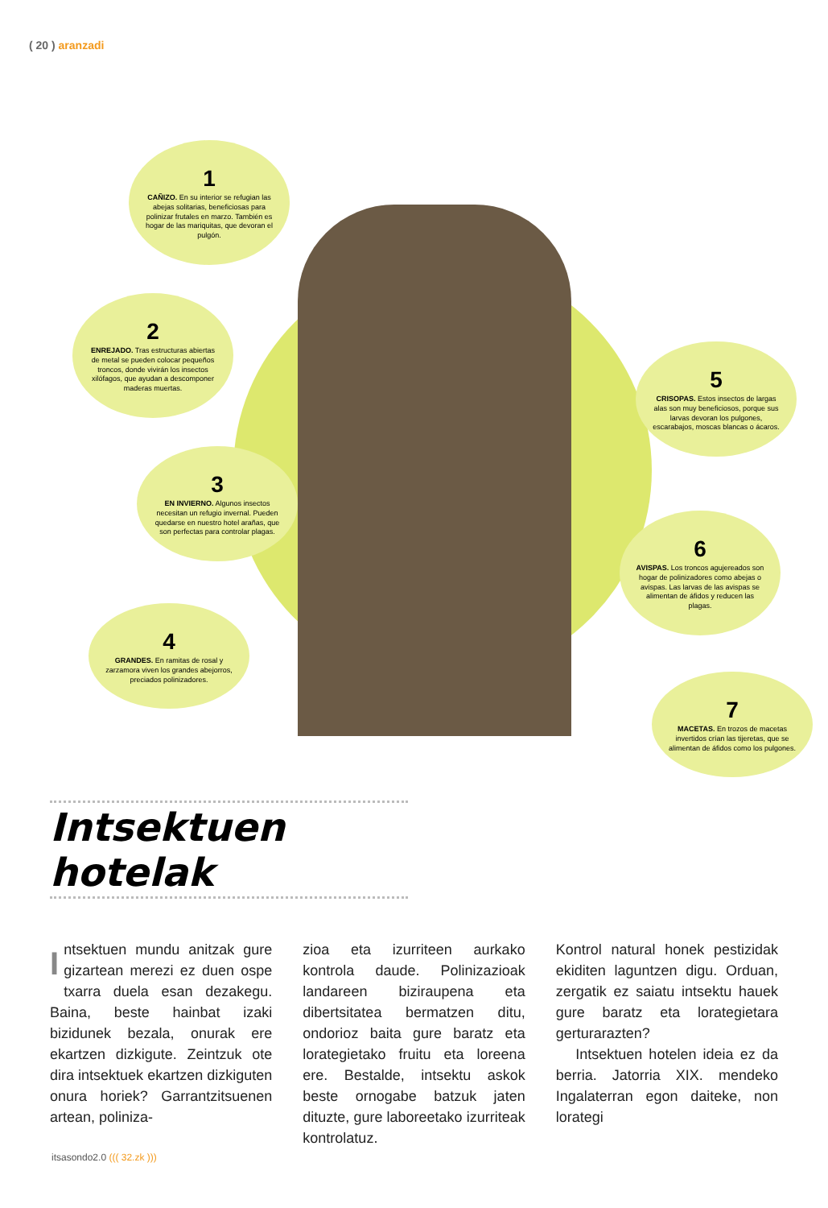( 20 ) aranzadi
1
CAÑIZO. En su interior se refugian las abejas solitarias, beneficiosas para polinizar frutales en marzo. También es hogar de las mariquitas, que devoran el pulgón.
2
ENREJADO. Tras estructuras abiertas de metal se pueden colocar pequeños troncos, donde vivirán los insectos xilófagos, que ayudan a descomponer maderas muertas.
3
EN INVIERNO. Algunos insectos necesitan un refugio invernal. Pueden quedarse en nuestro hotel arañas, que son perfectas para controlar plagas.
4
GRANDES. En ramitas de rosal y zarzamora viven los grandes abejorros, preciados polinizadores.
5
CRISOPAS. Estos insectos de largas alas son muy beneficiosos, porque sus larvas devoran los pulgones, escarabajos, moscas blancas o ácaros.
6
AVISPAS. Los troncos agujereados son hogar de polinizadores como abejas o avispas. Las larvas de las avispas se alimentan de áfidos y reducen las plagas.
7
MACETAS. En trozos de macetas invertidos crían las tijeretas, que se alimentan de áfidos como los pulgones.
Intsektuen hotelak
Intsektuen mundu anitzak gure gizartean merezi ez duen ospe txarra duela esan dezakegu. Baina, beste hainbat izaki bizidunek bezala, onurak ere ekartzen dizkigute. Zeintzuk ote dira intsektuek ekartzen dizkiguten onura horiek? Garrantzitsuenen artean, poliniza-
zioa eta izurriteen aurkako kontrola daude. Polinizazioak landareen biziraupena eta dibertsitatea bermatzen ditu, ondorioz baita gure baratz eta lorategietako fruitu eta loreena ere. Bestalde, intsektu askok beste ornogabe batzuk jaten dituzte, gure laboreetako izurriteak kontrolatuz.
Kontrol natural honek pestizidak ekiditen laguntzen digu. Orduan, zergatik ez saiatu intsektu hauek gure baratz eta lorategietara gerturarazten?
Intsektuen hotelen ideia ez da berria. Jatorria XIX. mendeko Ingalaterran egon daiteke, non lorategi
itsasondo2.0 ((( 32.zk )))